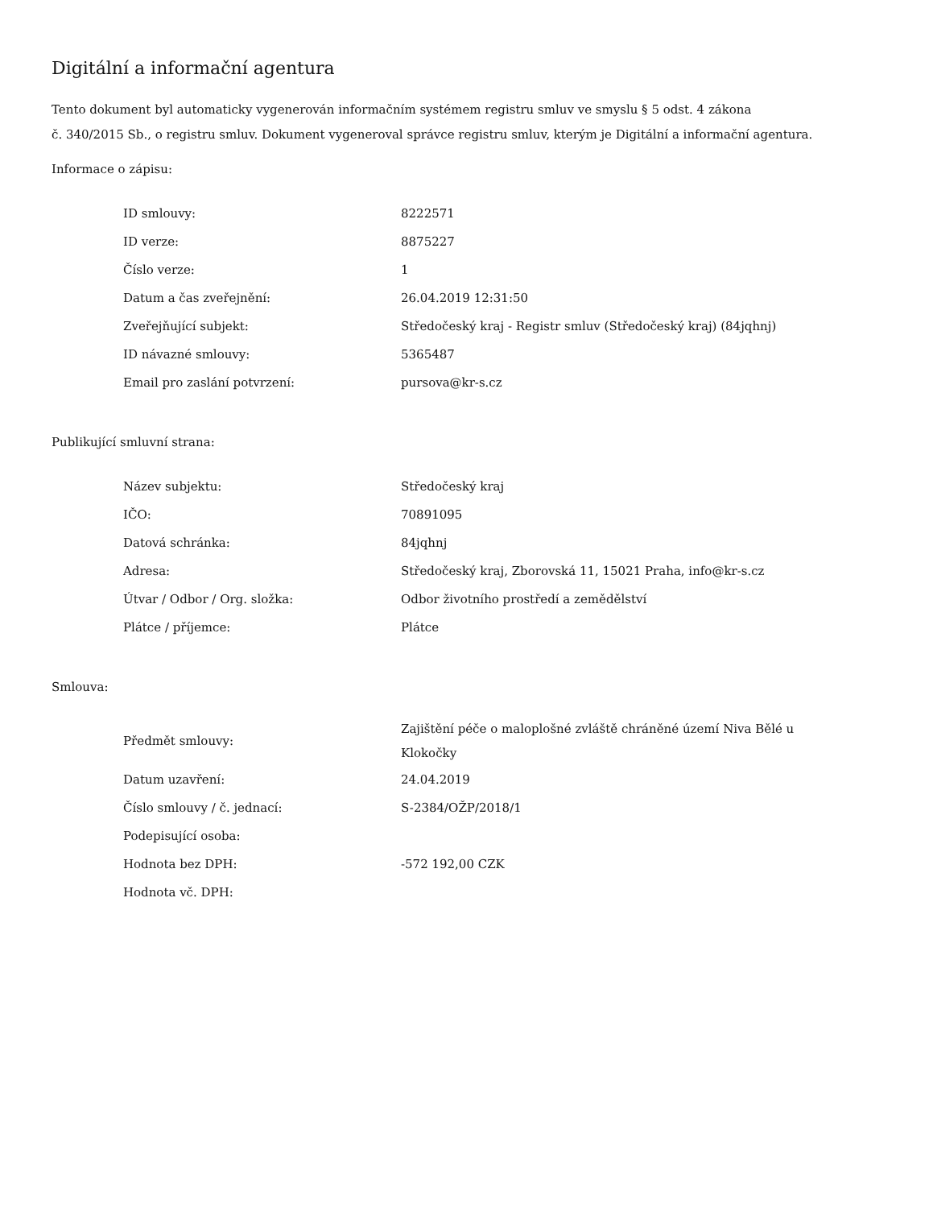Digitální a informační agentura
Tento dokument byl automaticky vygenerován informačním systémem registru smluv ve smyslu § 5 odst. 4 zákona
č. 340/2015 Sb., o registru smluv. Dokument vygeneroval správce registru smluv, kterým je Digitální a informační agentura.
Informace o zápisu:
| ID smlouvy: | 8222571 |
| ID verze: | 8875227 |
| Číslo verze: | 1 |
| Datum a čas zveřejnění: | 26.04.2019 12:31:50 |
| Zveřejňující subjekt: | Středočeský kraj - Registr smluv (Středočeský kraj) (84jqhnj) |
| ID návazné smlouvy: | 5365487 |
| Email pro zaslání potvrzení: | pursova@kr-s.cz |
Publikující smluvní strana:
| Název subjektu: | Středočeský kraj |
| IČO: | 70891095 |
| Datová schránka: | 84jqhnj |
| Adresa: | Středočeský kraj, Zborovská 11, 15021 Praha, info@kr-s.cz |
| Útvar / Odbor / Org. složka: | Odbor životního prostředí a zemědělství |
| Plátce / příjemce: | Plátce |
Smlouva:
| Předmět smlouvy: | Zajištění péče o maloplošné zvláště chráněné území Niva Bělé u Klokočky |
| Datum uzavření: | 24.04.2019 |
| Číslo smlouvy / č. jednací: | S-2384/OŽP/2018/1 |
| Podepisující osoba: | |
| Hodnota bez DPH: | -572 192,00 CZK |
| Hodnota vč. DPH: | |